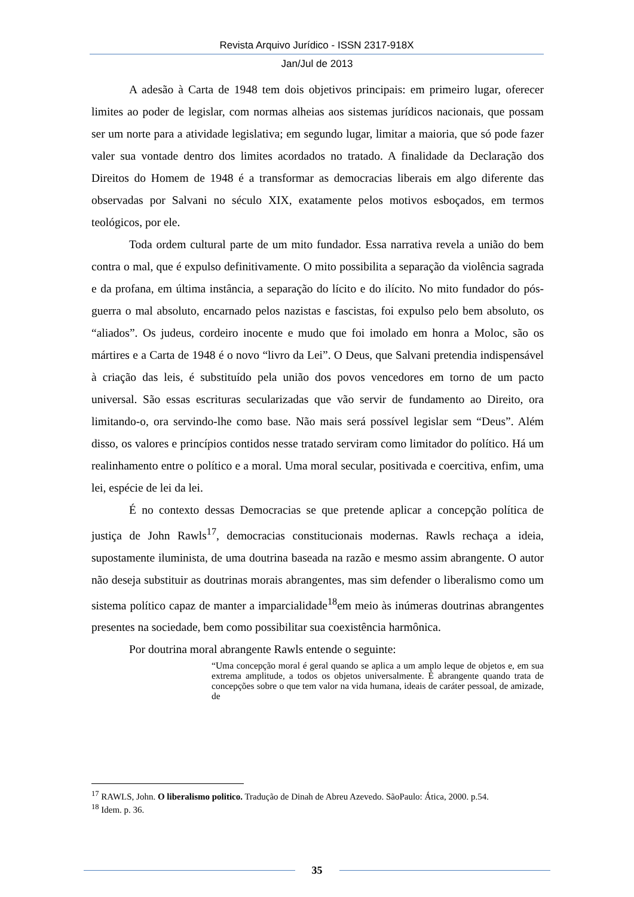Revista Arquivo Jurídico - ISSN 2317-918X
Jan/Jul de 2013
A adesão à Carta de 1948 tem dois objetivos principais: em primeiro lugar, oferecer limites ao poder de legislar, com normas alheias aos sistemas jurídicos nacionais, que possam ser um norte para a atividade legislativa; em segundo lugar, limitar a maioria, que só pode fazer valer sua vontade dentro dos limites acordados no tratado. A finalidade da Declaração dos Direitos do Homem de 1948 é a transformar as democracias liberais em algo diferente das observadas por Salvani no século XIX, exatamente pelos motivos esboçados, em termos teológicos, por ele.
Toda ordem cultural parte de um mito fundador. Essa narrativa revela a união do bem contra o mal, que é expulso definitivamente. O mito possibilita a separação da violência sagrada e da profana, em última instância, a separação do lícito e do ilícito. No mito fundador do pós-guerra o mal absoluto, encarnado pelos nazistas e fascistas, foi expulso pelo bem absoluto, os “aliados”. Os judeus, cordeiro inocente e mudo que foi imolado em honra a Moloc, são os mártires e a Carta de 1948 é o novo “livro da Lei”. O Deus, que Salvani pretendia indispensável à criação das leis, é substituído pela união dos povos vencedores em torno de um pacto universal. São essas escrituras secularizadas que vão servir de fundamento ao Direito, ora limitando-o, ora servindo-lhe como base. Não mais será possível legislar sem “Deus”. Além disso, os valores e princípios contidos nesse tratado serviram como limitador do político. Há um realinhamento entre o político e a moral. Uma moral secular, positivada e coercitiva, enfim, uma lei, espécie de lei da lei.
É no contexto dessas Democracias se que pretende aplicar a concepção política de justiça de John Rawls<sup>17</sup>, democracias constitucionais modernas. Rawls rechaça a ideia, supostamente iluminista, de uma doutrina baseada na razão e mesmo assim abrangente. O autor não deseja substituir as doutrinas morais abrangentes, mas sim defender o liberalismo como um sistema político capaz de manter a imparcialidade<sup>18</sup>em meio às inúmeras doutrinas abrangentes presentes na sociedade, bem como possibilitar sua coexistência harmônica.
Por doutrina moral abrangente Rawls entende o seguinte:
“Uma concepção moral é geral quando se aplica a um amplo leque de objetos e, em sua extrema amplitude, a todos os objetos universalmente. É abrangente quando trata de concepções sobre o que tem valor na vida humana, ideais de caráter pessoal, de amizade, de
<sup>17</sup> RAWLS, John. O liberalismo politico. Tradução de Dinah de Abreu Azevedo. SãoPaulo: Ática, 2000. p.54.
<sup>18</sup> Idem. p. 36.
35